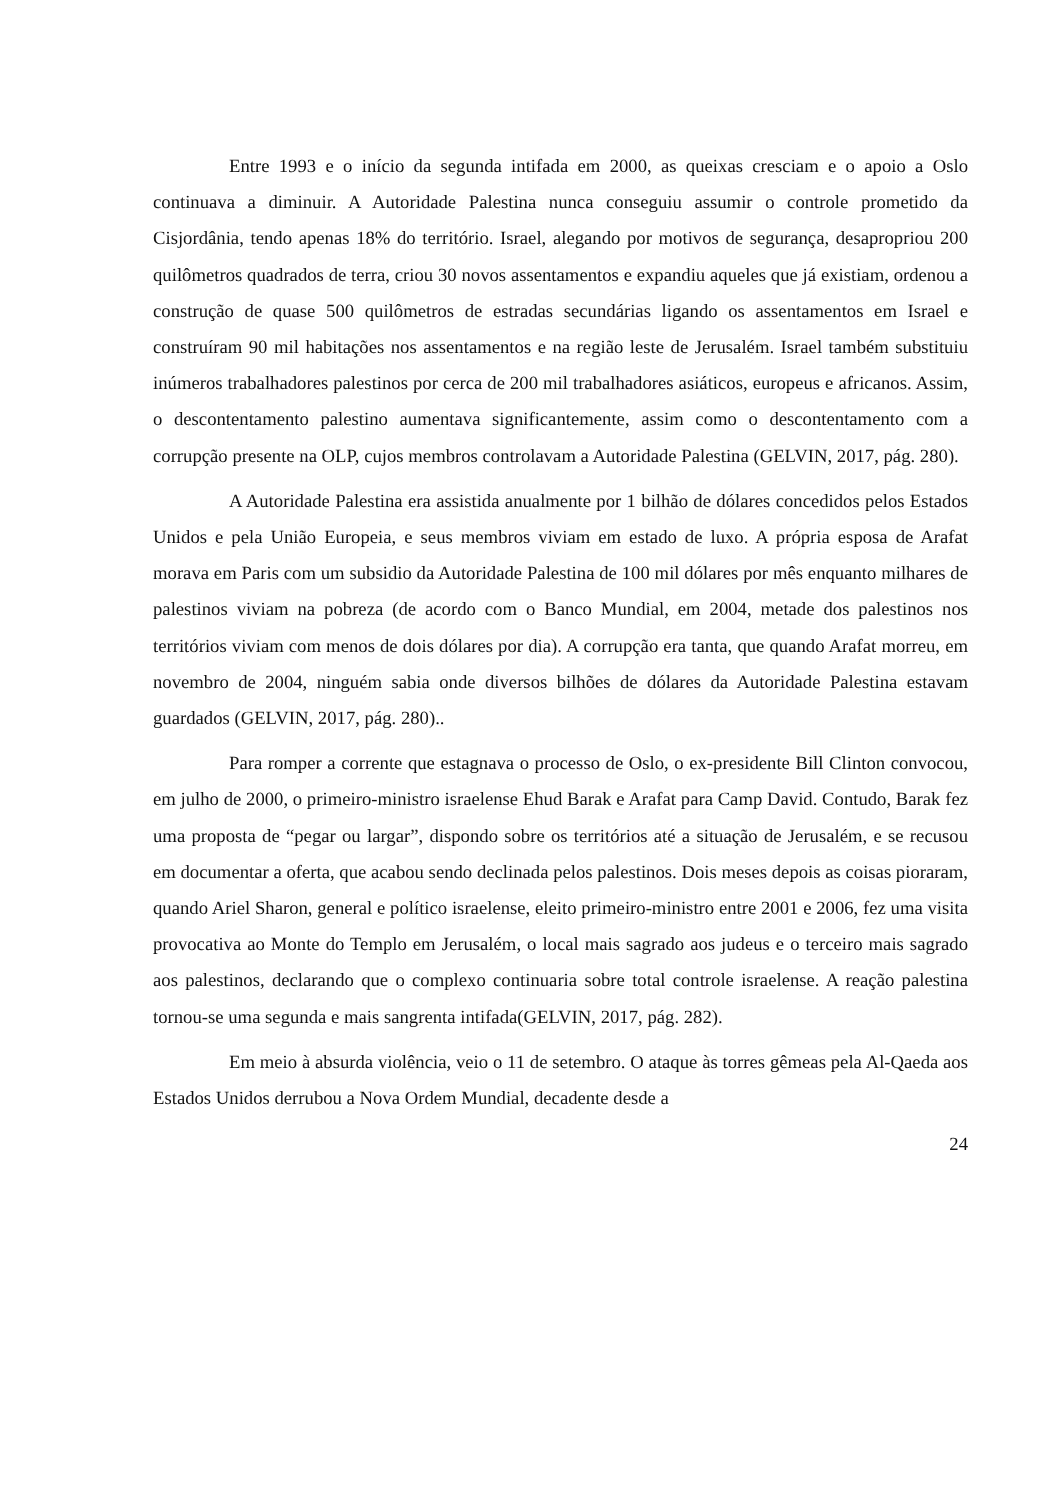Entre 1993 e o início da segunda intifada em 2000, as queixas cresciam e o apoio a Oslo continuava a diminuir. A Autoridade Palestina nunca conseguiu assumir o controle prometido da Cisjordânia, tendo apenas 18% do território. Israel, alegando por motivos de segurança, desapropriou 200 quilômetros quadrados de terra, criou 30 novos assentamentos e expandiu aqueles que já existiam, ordenou a construção de quase 500 quilômetros de estradas secundárias ligando os assentamentos em Israel e construíram 90 mil habitações nos assentamentos e na região leste de Jerusalém. Israel também substituiu inúmeros trabalhadores palestinos por cerca de 200 mil trabalhadores asiáticos, europeus e africanos. Assim, o descontentamento palestino aumentava significantemente, assim como o descontentamento com a corrupção presente na OLP, cujos membros controlavam a Autoridade Palestina (GELVIN, 2017, pág. 280).
A Autoridade Palestina era assistida anualmente por 1 bilhão de dólares concedidos pelos Estados Unidos e pela União Europeia, e seus membros viviam em estado de luxo. A própria esposa de Arafat morava em Paris com um subsidio da Autoridade Palestina de 100 mil dólares por mês enquanto milhares de palestinos viviam na pobreza (de acordo com o Banco Mundial, em 2004, metade dos palestinos nos territórios viviam com menos de dois dólares por dia). A corrupção era tanta, que quando Arafat morreu, em novembro de 2004, ninguém sabia onde diversos bilhões de dólares da Autoridade Palestina estavam guardados (GELVIN, 2017, pág. 280)..
Para romper a corrente que estagnava o processo de Oslo, o ex-presidente Bill Clinton convocou, em julho de 2000, o primeiro-ministro israelense Ehud Barak e Arafat para Camp David. Contudo, Barak fez uma proposta de “pegar ou largar”, dispondo sobre os territórios até a situação de Jerusalém, e se recusou em documentar a oferta, que acabou sendo declinada pelos palestinos. Dois meses depois as coisas pioraram, quando Ariel Sharon, general e político israelense, eleito primeiro-ministro entre 2001 e 2006, fez uma visita provocativa ao Monte do Templo em Jerusalém, o local mais sagrado aos judeus e o terceiro mais sagrado aos palestinos, declarando que o complexo continuaria sobre total controle israelense. A reação palestina tornou-se uma segunda e mais sangrenta intifada(GELVIN, 2017, pág. 282).
Em meio à absurda violência, veio o 11 de setembro. O ataque às torres gêmeas pela Al-Qaeda aos Estados Unidos derrubou a Nova Ordem Mundial, decadente desde a
24